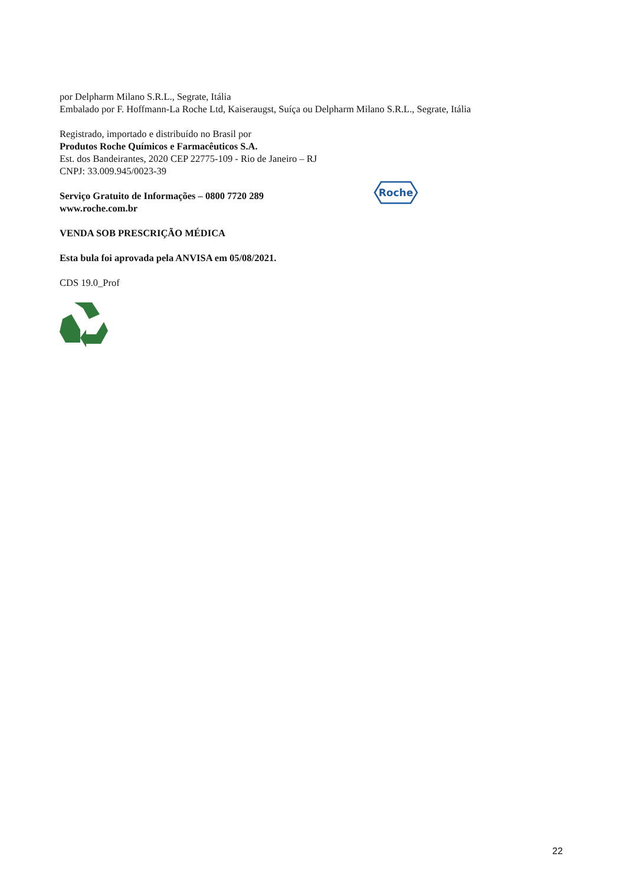por Delpharm Milano S.R.L., Segrate, Itália
Embalado por F. Hoffmann-La Roche Ltd, Kaiseraugst, Suíça ou Delpharm Milano S.R.L., Segrate, Itália
Registrado, importado e distribuído no Brasil por
Produtos Roche Químicos e Farmacêuticos S.A.
Est. dos Bandeirantes, 2020 CEP 22775-109 - Rio de Janeiro – RJ
CNPJ: 33.009.945/0023-39
Serviço Gratuito de Informações – 0800 7720 289
www.roche.com.br
Roche
VENDA SOB PRESCRIÇÃO MÉDICA
Esta bula foi aprovada pela ANVISA em 05/08/2021.
CDS 19.0_Prof
22